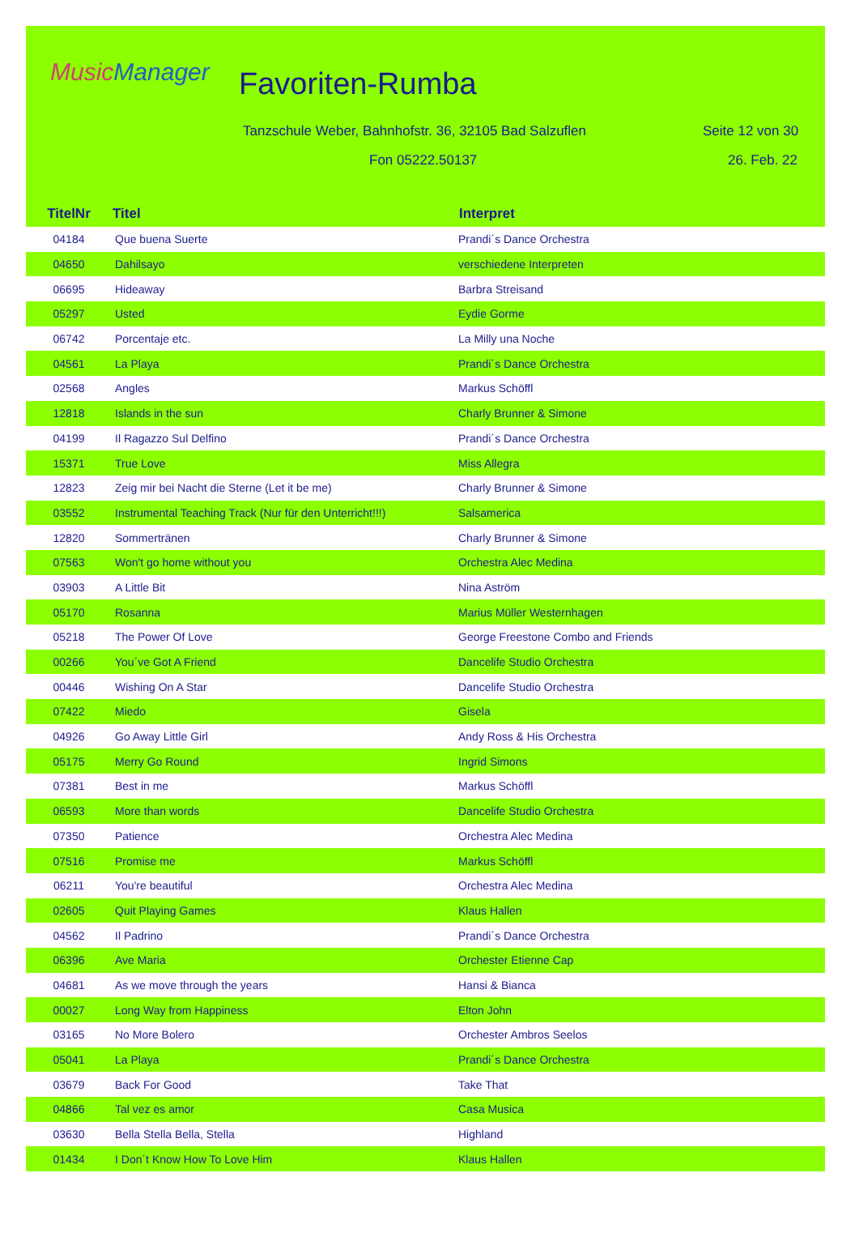MusicManager Favoriten-Rumba
Tanzschule Weber, Bahnhofstr. 36, 32105 Bad Salzuflen
Seite 12 von 30
Fon 05222.50137 26. Feb. 22
| TitelNr | Titel | Interpret |
| --- | --- | --- |
| 04184 | Que buena Suerte | Prandi´s Dance Orchestra |
| 04650 | Dahilsayo | verschiedene Interpreten |
| 06695 | Hideaway | Barbra Streisand |
| 05297 | Usted | Eydie Gorme |
| 06742 | Porcentaje etc. | La Milly una Noche |
| 04561 | La Playa | Prandi´s Dance Orchestra |
| 02568 | Angles | Markus Schöffl |
| 12818 | Islands in the sun | Charly Brunner & Simone |
| 04199 | Il Ragazzo Sul Delfino | Prandi´s Dance Orchestra |
| 15371 | True Love | Miss Allegra |
| 12823 | Zeig mir bei Nacht die Sterne (Let it be me) | Charly Brunner & Simone |
| 03552 | Instrumental Teaching Track (Nur für den Unterricht!!!) | Salsamerica |
| 12820 | Sommertränen | Charly Brunner & Simone |
| 07563 | Won't go home without you | Orchestra Alec Medina |
| 03903 | A Little Bit | Nina Aström |
| 05170 | Rosanna | Marius Müller Westernhagen |
| 05218 | The Power Of Love | George Freestone Combo and Friends |
| 00266 | You´ve Got A Friend | Dancelife Studio Orchestra |
| 00446 | Wishing On A Star | Dancelife Studio Orchestra |
| 07422 | Miedo | Gisela |
| 04926 | Go Away Little Girl | Andy Ross & His Orchestra |
| 05175 | Merry Go Round | Ingrid Simons |
| 07381 | Best in me | Markus Schöffl |
| 06593 | More than words | Dancelife Studio Orchestra |
| 07350 | Patience | Orchestra Alec Medina |
| 07516 | Promise me | Markus Schöffl |
| 06211 | You're beautiful | Orchestra Alec Medina |
| 02605 | Quit Playing Games | Klaus Hallen |
| 04562 | Il Padrino | Prandi´s Dance Orchestra |
| 06396 | Ave Maria | Orchester Etienne Cap |
| 04681 | As we move through the years | Hansi & Bianca |
| 00027 | Long Way from Happiness | Elton John |
| 03165 | No More Bolero | Orchester Ambros Seelos |
| 05041 | La Playa | Prandi´s Dance Orchestra |
| 03679 | Back For Good | Take That |
| 04866 | Tal vez es amor | Casa Musica |
| 03630 | Bella Stella Bella, Stella | Highland |
| 01434 | I Don´t Know How To Love Him | Klaus Hallen |